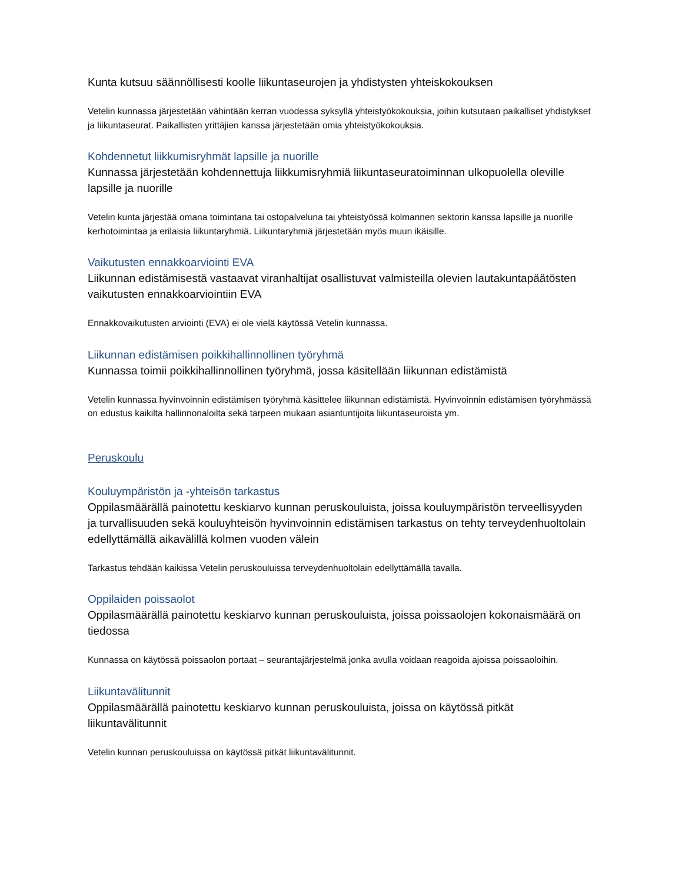Kunta kutsuu säännöllisesti koolle liikuntaseurojen ja yhdistysten yhteiskokouksen
Vetelin kunnassa järjestetään vähintään kerran vuodessa syksyllä yhteistyökokouksia, joihin kutsutaan paikalliset yhdistykset ja liikuntaseurat. Paikallisten yrittäjien kanssa järjestetään omia yhteistyökokouksia.
Kohdennetut liikkumisryhmät lapsille ja nuorille
Kunnassa järjestetään kohdennettuja liikkumisryhmiä liikuntaseuratoiminnan ulkopuolella oleville lapsille ja nuorille
Vetelin kunta järjestää omana toimintana tai ostopalveluna tai yhteistyössä kolmannen sektorin kanssa lapsille ja nuorille kerhotoimintaa ja erilaisia liikuntaryhmiä. Liikuntaryhmiä järjestetään myös muun ikäisille.
Vaikutusten ennakkoarviointi EVA
Liikunnan edistämisestä vastaavat viranhaltijat osallistuvat valmisteilla olevien lautakuntapäätösten vaikutusten ennakkoarviointiin EVA
Ennakkovaikutusten arviointi (EVA) ei ole vielä käytössä Vetelin kunnassa.
Liikunnan edistämisen poikkihallinnollinen työryhmä
Kunnassa toimii poikkihallinnollinen työryhmä, jossa käsitellään liikunnan edistämistä
Vetelin kunnassa hyvinvoinnin edistämisen työryhmä käsittelee liikunnan edistämistä. Hyvinvoinnin edistämisen työryhmässä on edustus kaikilta hallinnonaloilta sekä tarpeen mukaan asiantuntijoita liikuntaseuroista ym.
Peruskoulu
Kouluympäristön ja -yhteisön tarkastus
Oppilasmäärällä painotettu keskiarvo kunnan peruskouluista, joissa kouluympäristön terveellisyyden ja turvallisuuden sekä kouluyhteisön hyvinvoinnin edistämisen tarkastus on tehty terveydenhuoltolain edellyttämällä aikavälillä kolmen vuoden välein
Tarkastus tehdään kaikissa Vetelin peruskouluissa terveydenhuoltolain edellyttämällä tavalla.
Oppilaiden poissaolot
Oppilasmäärällä painotettu keskiarvo kunnan peruskouluista, joissa poissaolojen kokonaismäärä on tiedossa
Kunnassa on käytössä poissaolon portaat – seurantajärjestelmä jonka avulla voidaan reagoida ajoissa poissaoloihin.
Liikuntavälitunnit
Oppilasmäärällä painotettu keskiarvo kunnan peruskouluista, joissa on käytössä pitkät liikuntavälitunnit
Vetelin kunnan peruskouluissa on käytössä pitkät liikuntavälitunnit.